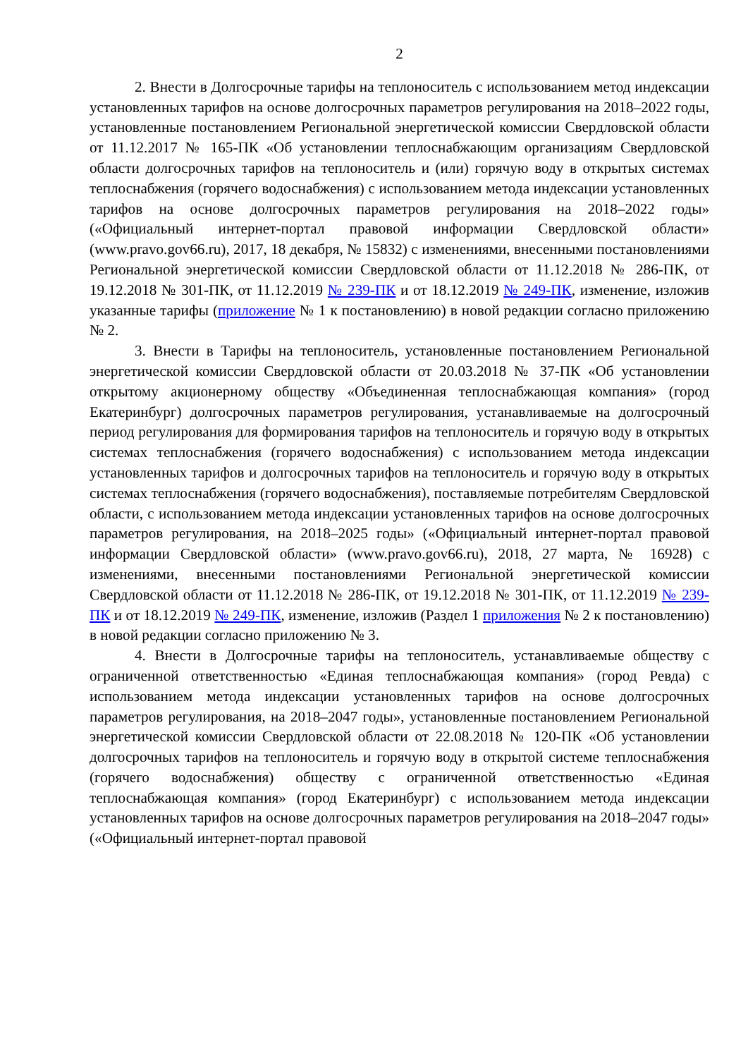2
2. Внести в Долгосрочные тарифы на теплоноситель с использованием метод индексации установленных тарифов на основе долгосрочных параметров регулирования на 2018–2022 годы, установленные постановлением Региональной энергетической комиссии Свердловской области от 11.12.2017 № 165-ПК «Об установлении теплоснабжающим организациям Свердловской области долгосрочных тарифов на теплоноситель и (или) горячую воду в открытых системах теплоснабжения (горячего водоснабжения) с использованием метода индексации установленных тарифов на основе долгосрочных параметров регулирования на 2018–2022 годы» («Официальный интернет-портал правовой информации Свердловской области» (www.pravo.gov66.ru), 2017, 18 декабря, № 15832) с изменениями, внесенными постановлениями Региональной энергетической комиссии Свердловской области от 11.12.2018 № 286-ПК, от 19.12.2018 № 301-ПК, от 11.12.2019 № 239-ПК и от 18.12.2019 № 249-ПК, изменение, изложив указанные тарифы (приложение № 1 к постановлению) в новой редакции согласно приложению № 2.
3. Внести в Тарифы на теплоноситель, установленные постановлением Региональной энергетической комиссии Свердловской области от 20.03.2018 № 37-ПК «Об установлении открытому акционерному обществу «Объединенная теплоснабжающая компания» (город Екатеринбург) долгосрочных параметров регулирования, устанавливаемые на долгосрочный период регулирования для формирования тарифов на теплоноситель и горячую воду в открытых системах теплоснабжения (горячего водоснабжения) с использованием метода индексации установленных тарифов и долгосрочных тарифов на теплоноситель и горячую воду в открытых системах теплоснабжения (горячего водоснабжения), поставляемые потребителям Свердловской области, с использованием метода индексации установленных тарифов на основе долгосрочных параметров регулирования, на 2018–2025 годы» («Официальный интернет-портал правовой информации Свердловской области» (www.pravo.gov66.ru), 2018, 27 марта, № 16928) с изменениями, внесенными постановлениями Региональной энергетической комиссии Свердловской области от 11.12.2018 № 286-ПК, от 19.12.2018 № 301-ПК, от 11.12.2019 № 239-ПК и от 18.12.2019 № 249-ПК, изменение, изложив (Раздел 1 приложения № 2 к постановлению) в новой редакции согласно приложению № 3.
4. Внести в Долгосрочные тарифы на теплоноситель, устанавливаемые обществу с ограниченной ответственностью «Единая теплоснабжающая компания» (город Ревда) с использованием метода индексации установленных тарифов на основе долгосрочных параметров регулирования, на 2018–2047 годы», установленные постановлением Региональной энергетической комиссии Свердловской области от 22.08.2018 № 120-ПК «Об установлении долгосрочных тарифов на теплоноситель и горячую воду в открытой системе теплоснабжения (горячего водоснабжения) обществу с ограниченной ответственностью «Единая теплоснабжающая компания» (город Екатеринбург) с использованием метода индексации установленных тарифов на основе долгосрочных параметров регулирования на 2018–2047 годы» («Официальный интернет-портал правовой